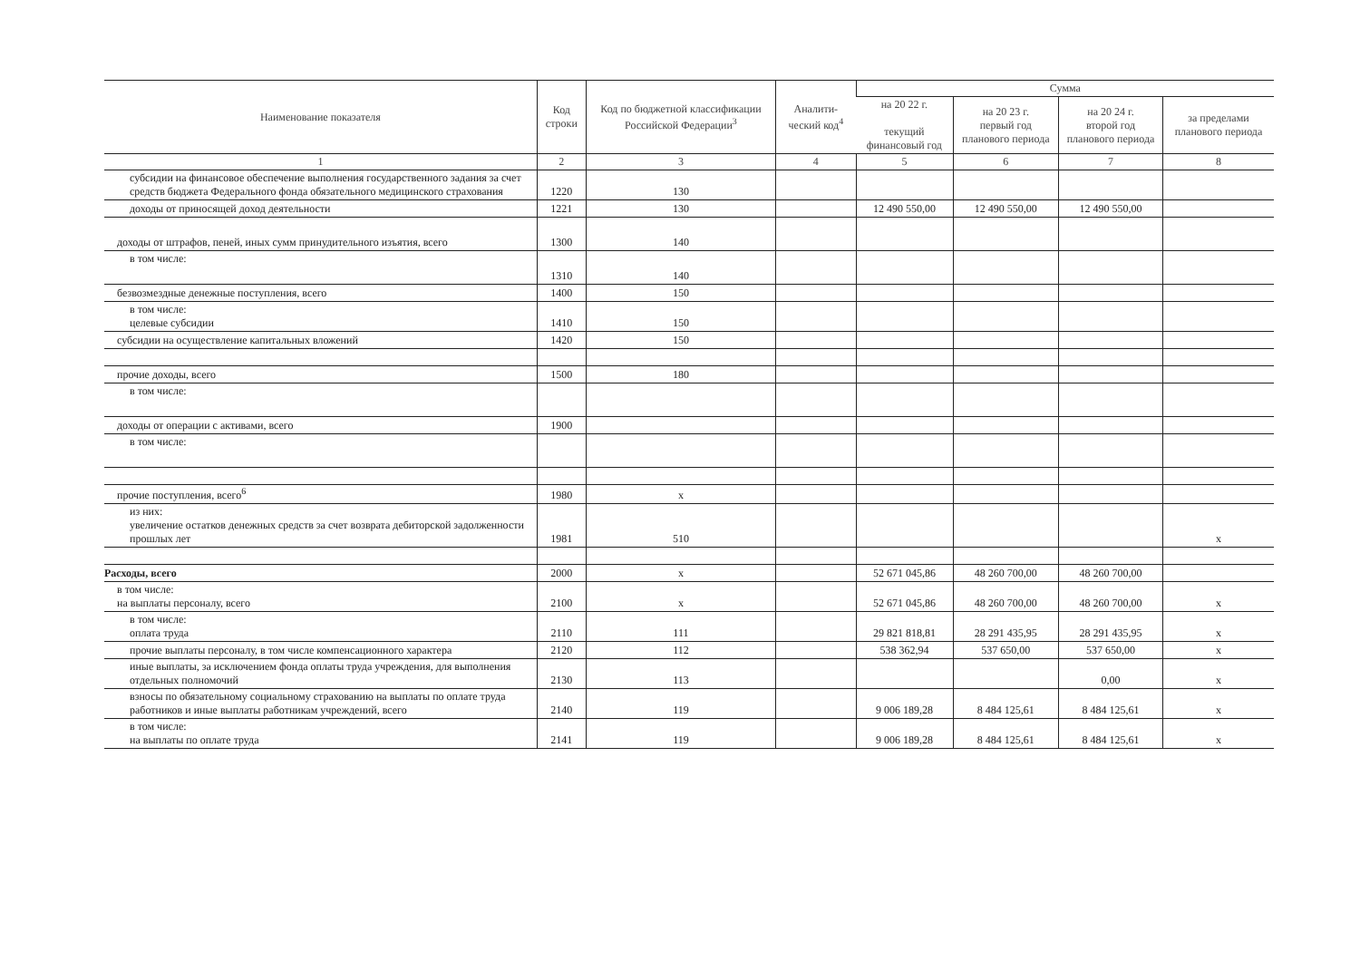| Наименование показателя | Код строки | Код по бюджетной классификации Российской Федерации<sup>3</sup> | Аналити-ческий код<sup>4</sup> | Сумма | | | |
| --- | --- | --- | --- | --- | --- | --- | --- |
| | | | | на 20 22 г. текущий финансовый год | на 20 23 г. первый год планового периода | на 20 24 г. второй год планового периода | за пределами планового периода |
| 1 | 2 | 3 | 4 | 5 | 6 | 7 | 8 |
| субсидии на финансовое обеспечение выполнения государственного задания за счет средств бюджета Федерального фонда обязательного медицинского страхования | 1220 | 130 | | | | | |
| доходы от приносящей доход деятельности | 1221 | 130 | | 12 490 550,00 | 12 490 550,00 | 12 490 550,00 | |
| доходы от штрафов, пеней, иных сумм принудительного изъятия, всего | 1300 | 140 | | | | | |
| в том числе: | 1310 | 140 | | | | | |
| безвозмездные денежные поступления, всего | 1400 | 150 | | | | | |
| в том числе: целевые субсидии | 1410 | 150 | | | | | |
| субсидии на осуществление капитальных вложений | 1420 | 150 | | | | | |
| прочие доходы, всего | 1500 | 180 | | | | | |
| в том числе: | | | | | | | |
| доходы от операции с активами, всего | 1900 | | | | | | |
| в том числе: | | | | | | | |
| прочие поступления, всего<sup>6</sup> | 1980 | x | | | | | |
| из них: увеличение остатков денежных средств за счет возврата дебиторской задолженности прошлых лет | 1981 | 510 | | | | | x |
| Расходы, всего | 2000 | x | | 52 671 045,86 | 48 260 700,00 | 48 260 700,00 | |
| в том числе: на выплаты персоналу, всего | 2100 | x | | 52 671 045,86 | 48 260 700,00 | 48 260 700,00 | x |
| в том числе: оплата труда | 2110 | 111 | | 29 821 818,81 | 28 291 435,95 | 28 291 435,95 | x |
| прочие выплаты персоналу, в том числе компенсационного характера | 2120 | 112 | | 538 362,94 | 537 650,00 | 537 650,00 | x |
| иные выплаты, за исключением фонда оплаты труда учреждения, для выполнения отдельных полномочий | 2130 | 113 | | | | 0,00 | x |
| взносы по обязательному социальному страхованию на выплаты по оплате труда работников и иные выплаты работникам учреждений, всего | 2140 | 119 | | 9 006 189,28 | 8 484 125,61 | 8 484 125,61 | x |
| в том числе: на выплаты по оплате труда | 2141 | 119 | | 9 006 189,28 | 8 484 125,61 | 8 484 125,61 | x |